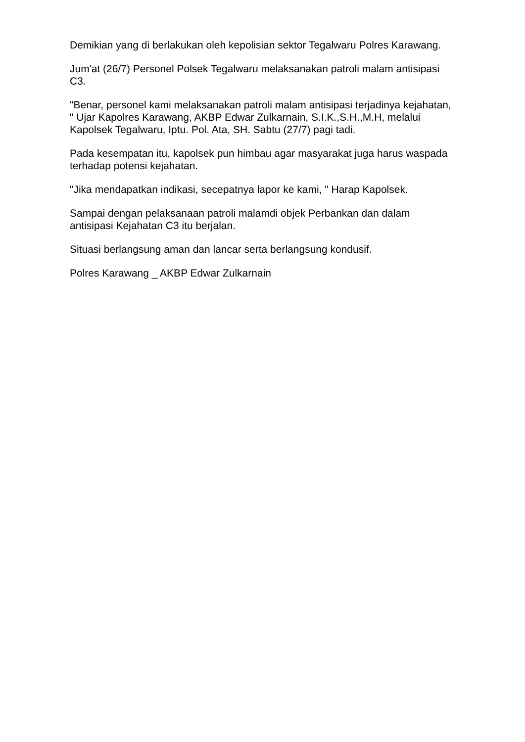Demikian yang di berlakukan oleh kepolisian sektor Tegalwaru Polres Karawang.
Jum'at (26/7) Personel Polsek Tegalwaru melaksanakan patroli malam antisipasi C3.
"Benar, personel kami melaksanakan patroli malam antisipasi terjadinya kejahatan, " Ujar Kapolres Karawang, AKBP Edwar Zulkarnain, S.I.K.,S.H.,M.H, melalui Kapolsek Tegalwaru, Iptu. Pol. Ata, SH. Sabtu (27/7) pagi tadi.
Pada kesempatan itu, kapolsek pun himbau agar masyarakat juga harus waspada terhadap potensi kejahatan.
"Jika mendapatkan indikasi, secepatnya lapor ke kami, " Harap Kapolsek.
Sampai dengan pelaksanaan patroli malamdi objek Perbankan dan dalam antisipasi Kejahatan C3 itu berjalan.
Situasi berlangsung aman dan lancar serta berlangsung kondusif.
Polres Karawang _ AKBP Edwar Zulkarnain